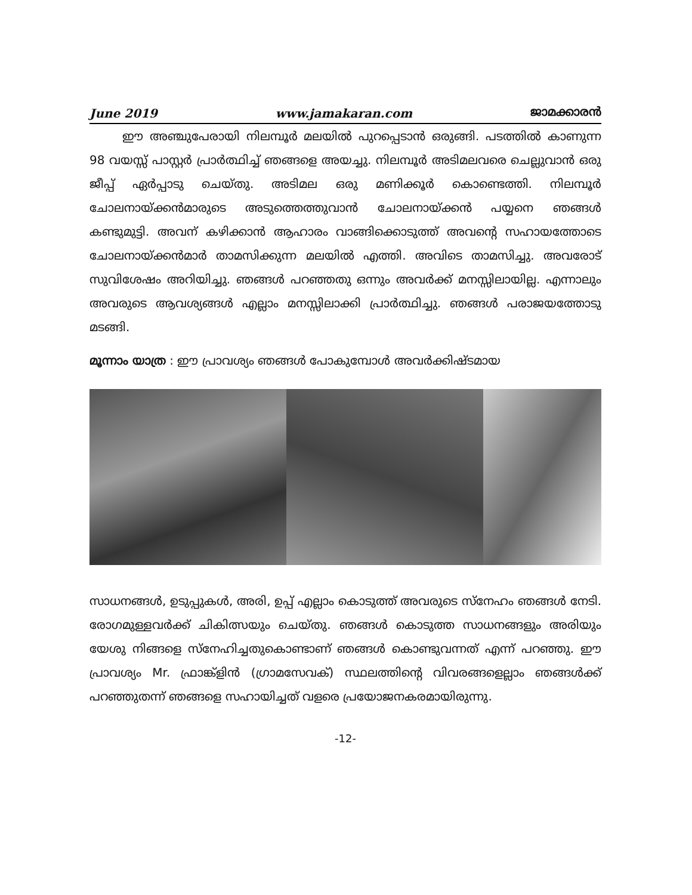June 2019 www.jamakaran.com ജാമക്കാരൻ
ഈ അഞ്ചുപേരായി നിലമ്പൂർ മലയിൽ പുറപ്പെടാൻ ഒരുങ്ങി. പടത്തിൽ കാണുന്ന 98 വയസ്സ് പാസ്റ്റർ പ്രാർത്ഥിച്ച് ഞങ്ങളെ അയച്ചു. നിലമ്പൂർ അടിമലവരെ ചെല്ലുവാൻ ഒരു ജീപ്പ് ഏർപ്പാടു ചെയ്തു. അടിമല ഒരു മണിക്കൂർ കൊണ്ടെത്തി. നിലമ്പൂർ ചോലനായ്ക്കൻമാരുടെ അടുത്തെത്തുവാൻ ചോലനായ്ക്കൻ പയ്യനെ ഞങ്ങൾ കണ്ടുമുട്ടി. അവന് കഴിക്കാൻ ആഹാരം വാങ്ങിക്കൊടുത്ത് അവന്റെ സഹായത്തോടെ ചോലനായ്ക്കൻമാർ താമസിക്കുന്ന മലയിൽ എത്തി. അവിടെ താമസിച്ചു. അവരോട് സുവിശേഷം അറിയിച്ചു. ഞങ്ങൾ പറഞ്ഞതു ഒന്നും അവർക്ക് മനസ്സിലായില്ല. എന്നാലും അവരുടെ ആവശ്യങ്ങൾ എല്ലാം മനസ്സിലാക്കി പ്രാർത്ഥിച്ചു. ഞങ്ങൾ പരാജയത്തോടു മടങ്ങി.
മൂന്നാം യാത്ര : ഈ പ്രാവശ്യം ഞങ്ങൾ പോകുമ്പോൾ അവർക്കിഷ്ടമായ
സാധനങ്ങൾ, ഉടുപ്പുകൾ, അരി, ഉപ്പ് എല്ലാം കൊടുത്ത് അവരുടെ സ്നേഹം ഞങ്ങൾ നേടി. രോഗമുള്ളവർക്ക് ചികിത്സയും ചെയ്തു. ഞങ്ങൾ കൊടുത്ത സാധനങ്ങളും അരിയും യേശു നിങ്ങളെ സ്നേഹിച്ചതുകൊണ്ടാണ് ഞങ്ങൾ കൊണ്ടുവന്നത് എന്ന് പറഞ്ഞു. ഈ പ്രാവശ്യം Mr. ഫ്രാങ്ക്ളിൻ (ഗ്രാമസേവക്) സ്ഥലത്തിന്റെ വിവരങ്ങളെല്ലാം ഞങ്ങൾക്ക് പറഞ്ഞുതന്ന് ഞങ്ങളെ സഹായിച്ചത് വളരെ പ്രയോജനകരമായിരുന്നു.
-12-